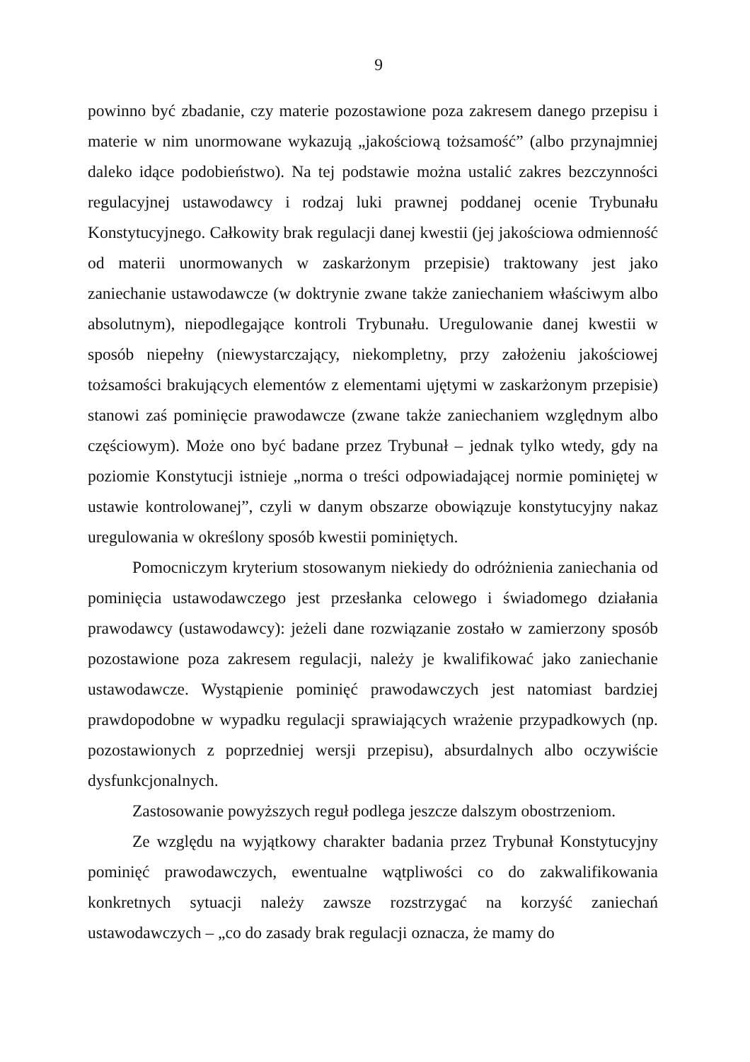9
powinno być zbadanie, czy materie pozostawione poza zakresem danego przepisu i materie w nim unormowane wykazują „jakościową tożsamość” (albo przynajmniej daleko idące podobieństwo). Na tej podstawie można ustalić zakres bezczynności regulacyjnej ustawodawcy i rodzaj luki prawnej poddanej ocenie Trybunału Konstytucyjnego. Całkowity brak regulacji danej kwestii (jej jakościowa odmienność od materii unormowanych w zaskarżonym przepisie) traktowany jest jako zaniechanie ustawodawcze (w doktrynie zwane także zaniechaniem właściwym albo absolutnym), niepodlegające kontroli Trybunału. Uregulowanie danej kwestii w sposób niepełny (niewystarczający, niekompletny, przy założeniu jakościowej tożsamości brakujących elementów z elementami ujętymi w zaskarżonym przepisie) stanowi zaś pominięcie prawodawcze (zwane także zaniechaniem względnym albo częściowym). Może ono być badane przez Trybunał – jednak tylko wtedy, gdy na poziomie Konstytucji istnieje „norma o treści odpowiadającej normie pominiętej w ustawie kontrolowanej”, czyli w danym obszarze obowiązuje konstytucyjny nakaz uregulowania w określony sposób kwestii pominiętych.
Pomocniczym kryterium stosowanym niekiedy do odróżnienia zaniechania od pominięcia ustawodawczego jest przesłanka celowego i świadomego działania prawodawcy (ustawodawcy): jeżeli dane rozwiązanie zostało w zamierzony sposób pozostawione poza zakresem regulacji, należy je kwalifikować jako zaniechanie ustawodawcze. Wystąpienie pominięć prawodawczych jest natomiast bardziej prawdopodobne w wypadku regulacji sprawiających wrażenie przypadkowych (np. pozostawionych z poprzedniej wersji przepisu), absurdalnych albo oczywiście dysfunkcjonalnych.
Zastosowanie powyższych reguł podlega jeszcze dalszym obostrzeniom.
Ze względu na wyjątkowy charakter badania przez Trybunał Konstytucyjny pominięć prawodawczych, ewentualne wątpliwości co do zakwalifikowania konkretnych sytuacji należy zawsze rozstrzygać na korzyść zaniechań ustawodawczych – „co do zasady brak regulacji oznacza, że mamy do